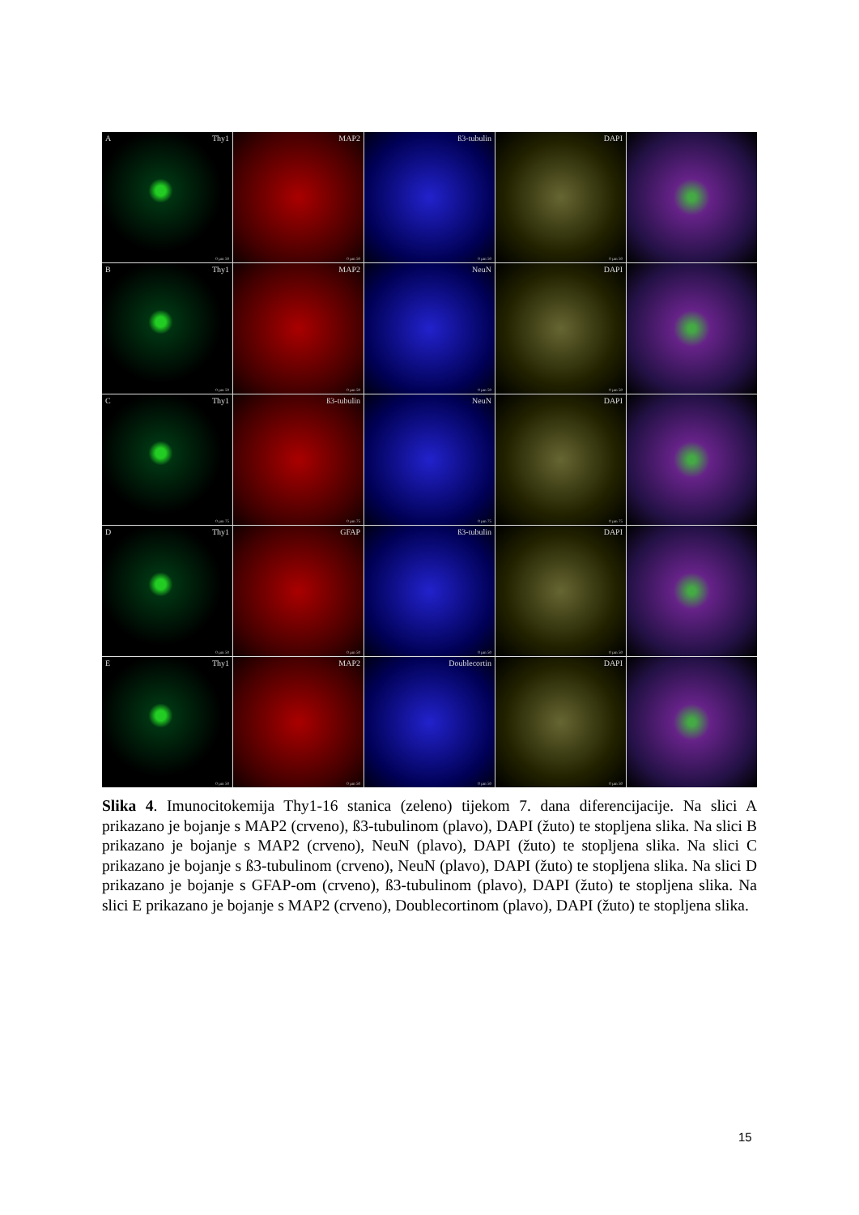AThy1
0 µm 50
MAP2
0 µm 50
ß3-tubulin
0 µm 50
DAPI
0 µm 50
BThy1
0 µm 50
MAP2
0 µm 50
NeuN
0 µm 50
DAPI
0 µm 50
CThy1
0 µm 75
ß3-tubulin
0 µm 75
NeuN
0 µm 75
DAPI
0 µm 75
DThy1
0 µm 50
GFAP
0 µm 50
ß3-tubulin
0 µm 50
DAPI
0 µm 50
EThy1
0 µm 50
MAP2
0 µm 50
Doublecortin
0 µm 50
DAPI
0 µm 50
Slika 4. Imunocitokemija Thy1-16 stanica (zeleno) tijekom 7. dana diferencijacije. Na slici A prikazano je bojanje s MAP2 (crveno), ß3-tubulinom (plavo), DAPI (žuto) te stopljena slika. Na slici B prikazano je bojanje s MAP2 (crveno), NeuN (plavo), DAPI (žuto) te stopljena slika. Na slici C prikazano je bojanje s ß3-tubulinom (crveno), NeuN (plavo), DAPI (žuto) te stopljena slika. Na slici D prikazano je bojanje s GFAP-om (crveno), ß3-tubulinom (plavo), DAPI (žuto) te stopljena slika. Na slici E prikazano je bojanje s MAP2 (crveno), Doublecortinom (plavo), DAPI (žuto) te stopljena slika.
15